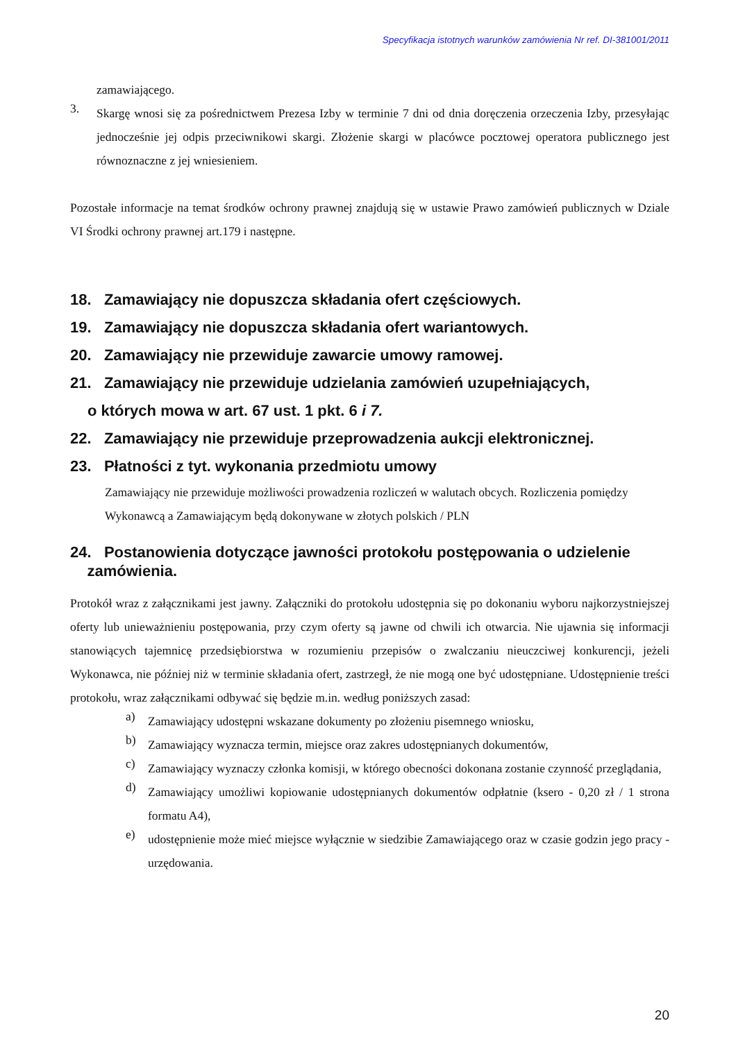Specyfikacja istotnych warunków zamówienia Nr ref. DI-381001/2011
zamawiającego.
3.
Skargę wnosi się za pośrednictwem Prezesa Izby w terminie 7 dni od dnia doręczenia orzeczenia Izby, przesyłając jednocześnie jej odpis przeciwnikowi skargi. Złożenie skargi w placówce pocztowej operatora publicznego jest równoznaczne z jej wniesieniem.
Pozostałe informacje na temat środków ochrony prawnej znajdują się w ustawie Prawo zamówień publicznych w Dziale VI Środki ochrony prawnej art.179 i następne.
18. Zamawiający nie dopuszcza składania ofert częściowych.
19. Zamawiający nie dopuszcza składania ofert wariantowych.
20. Zamawiający nie przewiduje zawarcie umowy ramowej.
21. Zamawiający nie przewiduje udzielania zamówień uzupełniających,
o których mowa w art. 67 ust. 1 pkt. 6 i 7.
22. Zamawiający nie przewiduje przeprowadzenia aukcji elektronicznej.
23. Płatności z tyt. wykonania przedmiotu umowy
Zamawiający nie przewiduje możliwości prowadzenia rozliczeń w walutach obcych. Rozliczenia pomiędzy Wykonawcą a Zamawiającym będą dokonywane w złotych polskich / PLN
24. Postanowienia dotyczące jawności protokołu postępowania o udzielenie
zamówienia.
Protokół wraz z załącznikami jest jawny. Załączniki do protokołu udostępnia się po dokonaniu wyboru najkorzystniejszej oferty lub unieważnieniu postępowania, przy czym oferty są jawne od chwili ich otwarcia. Nie ujawnia się informacji stanowiących tajemnicę przedsiębiorstwa w rozumieniu przepisów o zwalczaniu nieuczciwej konkurencji, jeżeli Wykonawca, nie później niż w terminie składania ofert, zastrzegł, że nie mogą one być udostępniane. Udostępnienie treści protokołu, wraz załącznikami odbywać się będzie m.in. według poniższych zasad:
a)
Zamawiający udostępni wskazane dokumenty po złożeniu pisemnego wniosku,
b)
Zamawiający wyznacza termin, miejsce oraz zakres udostępnianych dokumentów,
c)
Zamawiający wyznaczy członka komisji, w którego obecności dokonana zostanie czynność przeglądania,
d)
Zamawiający umożliwi kopiowanie udostępnianych dokumentów odpłatnie (ksero - 0,20 zł / 1 strona formatu A4),
e)
udostępnienie może mieć miejsce wyłącznie w siedzibie Zamawiającego oraz w czasie godzin jego pracy - urzędowania.
20